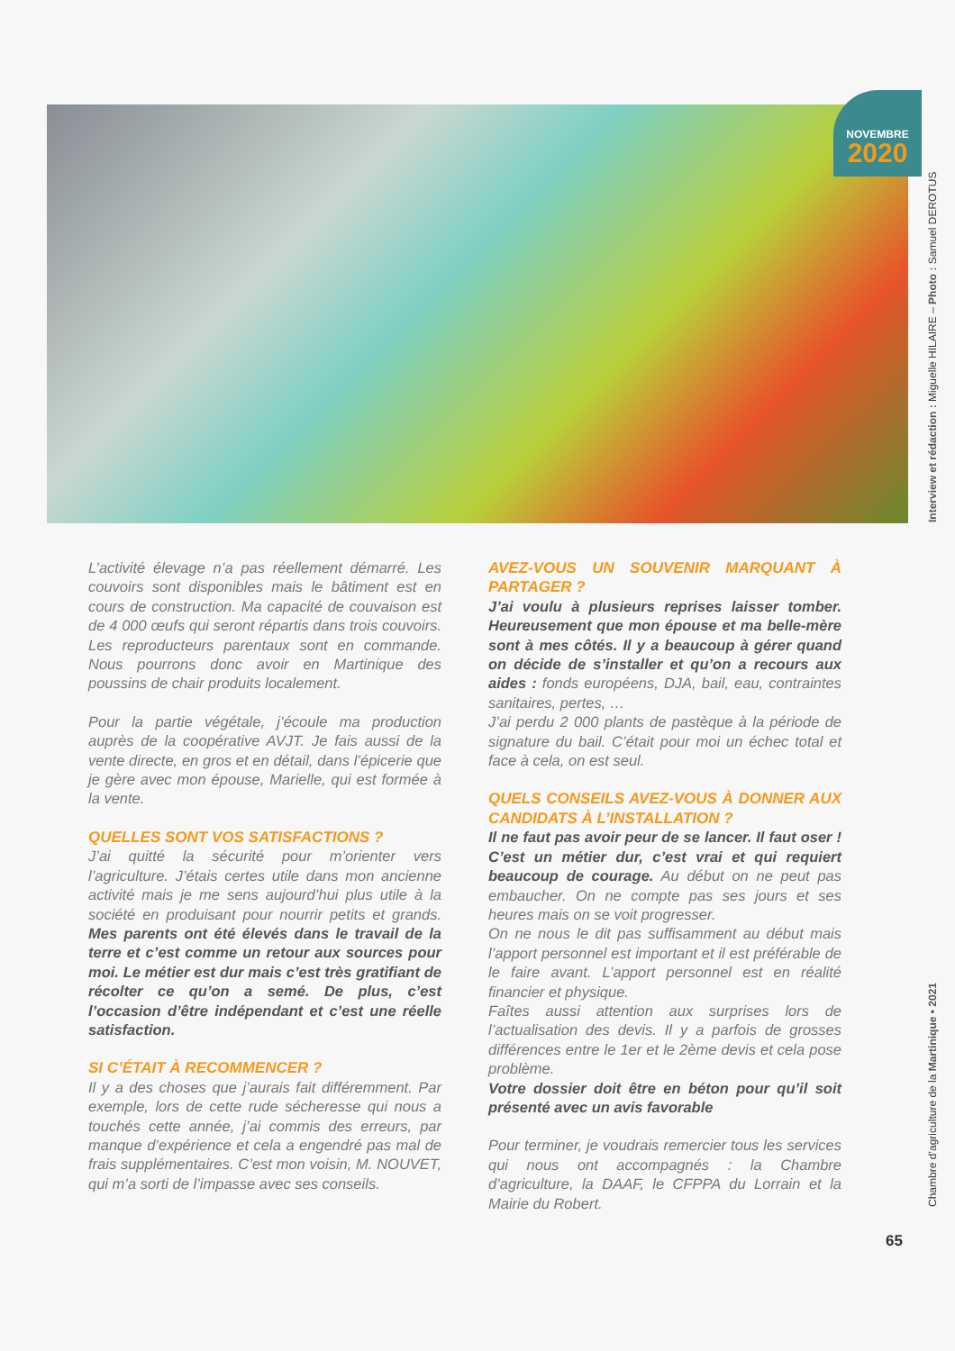NOVEMBRE
2020
Interview et rédaction : Miguelle HILAIRE – Photo : Samuel DEROTUS
L’activité élevage n’a pas réellement démarré. Les couvoirs sont disponibles mais le bâtiment est en cours de construction. Ma capacité de couvaison est de 4 000 œufs qui seront répartis dans trois couvoirs. Les reproducteurs parentaux sont en commande. Nous pourrons donc avoir en Martinique des poussins de chair produits localement.
Pour la partie végétale, j’écoule ma production auprès de la coopérative AVJT. Je fais aussi de la vente directe, en gros et en détail, dans l’épicerie que je gère avec mon épouse, Marielle, qui est formée à la vente.
QUELLES SONT VOS SATISFACTIONS ?
J’ai quitté la sécurité pour m’orienter vers l’agriculture. J’étais certes utile dans mon ancienne activité mais je me sens aujourd’hui plus utile à la société en produisant pour nourrir petits et grands. Mes parents ont été élevés dans le travail de la terre et c’est comme un retour aux sources pour moi. Le métier est dur mais c’est très gratifiant de récolter ce qu’on a semé. De plus, c’est l’occasion d’être indépendant et c’est une réelle satisfaction.
SI C’ÉTAIT À RECOMMENCER ?
Il y a des choses que j’aurais fait différemment. Par exemple, lors de cette rude sécheresse qui nous a touchés cette année, j’ai commis des erreurs, par manque d’expérience et cela a engendré pas mal de frais supplémentaires. C’est mon voisin, M. NOUVET, qui m’a sorti de l’impasse avec ses conseils.
AVEZ-VOUS UN SOUVENIR MARQUANT À PARTAGER ?
J’ai voulu à plusieurs reprises laisser tomber. Heureusement que mon épouse et ma belle-mère sont à mes côtés. Il y a beaucoup à gérer quand on décide de s’installer et qu’on a recours aux aides : fonds européens, DJA, bail, eau, contraintes sanitaires, pertes, …
J’ai perdu 2 000 plants de pastèque à la période de signature du bail. C’était pour moi un échec total et face à cela, on est seul.
QUELS CONSEILS AVEZ-VOUS À DONNER AUX CANDIDATS À L’INSTALLATION ?
Il ne faut pas avoir peur de se lancer. Il faut oser ! C’est un métier dur, c’est vrai et qui requiert beaucoup de courage. Au début on ne peut pas embaucher. On ne compte pas ses jours et ses heures mais on se voit progresser.
On ne nous le dit pas suffisamment au début mais l’apport personnel est important et il est préférable de le faire avant. L’apport personnel est en réalité financier et physique.
Faîtes aussi attention aux surprises lors de l’actualisation des devis. Il y a parfois de grosses différences entre le 1er et le 2ème devis et cela pose problème.
Votre dossier doit être en béton pour qu’il soit présenté avec un avis favorable
Pour terminer, je voudrais remercier tous les services qui nous ont accompagnés : la Chambre d’agriculture, la DAAF, le CFPPA du Lorrain et la Mairie du Robert.
Chambre d’agriculture de la Martinique • 2021
65